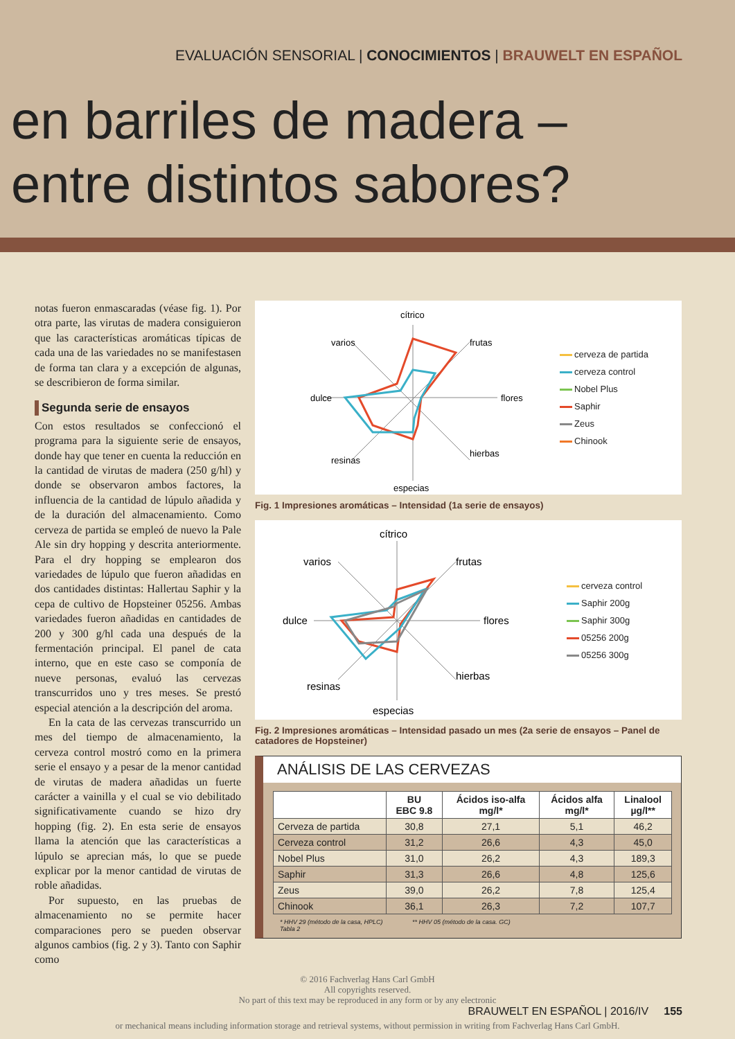EVALUACIÓN SENSORIAL | CONOCIMIENTOS | BRAUWELT EN ESPAÑOL
en barriles de madera –
entre distintos sabores?
notas fueron enmascaradas (véase fig. 1). Por otra parte, las virutas de madera consiguieron que las características aromáticas típicas de cada una de las variedades no se manifestasen de forma tan clara y a excepción de algunas, se describieron de forma similar.
Segunda serie de ensayos
Con estos resultados se confeccionó el programa para la siguiente serie de ensayos, donde hay que tener en cuenta la reducción en la cantidad de virutas de madera (250 g/hl) y donde se observaron ambos factores, la influencia de la cantidad de lúpulo añadida y de la duración del almacenamiento. Como cerveza de partida se empleó de nuevo la Pale Ale sin dry hopping y descrita anteriormente. Para el dry hopping se emplearon dos variedades de lúpulo que fueron añadidas en dos cantidades distintas: Hallertau Saphir y la cepa de cultivo de Hopsteiner 05256. Ambas variedades fueron añadidas en cantidades de 200 y 300 g/hl cada una después de la fermentación principal. El panel de cata interno, que en este caso se componía de nueve personas, evaluó las cervezas transcurridos uno y tres meses. Se prestó especial atención a la descripción del aroma.
En la cata de las cervezas transcurrido un mes del tiempo de almacenamiento, la cerveza control mostró como en la primera serie el ensayo y a pesar de la menor cantidad de virutas de madera añadidas un fuerte carácter a vainilla y el cual se vio debilitado significativamente cuando se hizo dry hopping (fig. 2). En esta serie de ensayos llama la atención que las características a lúpulo se aprecian más, lo que se puede explicar por la menor cantidad de virutas de roble añadidas.
Por supuesto, en las pruebas de almacenamiento no se permite hacer comparaciones pero se pueden observar algunos cambios (fig. 2 y 3). Tanto con Saphir como
cítrico
frutas
flores
hierbas
especias
resinas
dulce
varios
cerveza de partida
cerveza control
Nobel Plus
Saphir
Zeus
Chinook
Fig. 1 Impresiones aromáticas – Intensidad (1a serie de ensayos)
cítrico
frutas
flores
hierbas
especias
resinas
dulce
varios
cerveza control
Saphir 200g
Saphir 300g
05256 200g
05256 300g
Fig. 2 Impresiones aromáticas – Intensidad pasado un mes (2a serie de ensayos – Panel de catadores de Hopsteiner)
ANÁLISIS DE LAS CERVEZAS
| | BU EBC 9.8 | Ácidos iso-alfa mg/l* | Ácidos alfa mg/l* | Linalool µg/l** |
| --- | --- | --- | --- | --- |
| Cerveza de partida | 30,8 | 27,1 | 5,1 | 46,2 |
| Cerveza control | 31,2 | 26,6 | 4,3 | 45,0 |
| Nobel Plus | 31,0 | 26,2 | 4,3 | 189,3 |
| Saphir | 31,3 | 26,6 | 4,8 | 125,6 |
| Zeus | 39,0 | 26,2 | 7,8 | 125,4 |
| Chinook | 36,1 | 26,3 | 7,2 | 107,7 |
* HHV 29 (método de la casa, HPLC) ** HHV 05 (método de la casa. GC)
Tabla 2
© 2016 Fachverlag Hans Carl GmbH
All copyrights reserved.
No part of this text may be reproduced in any form or by any electronic
BRAUWELT EN ESPAÑOL | 2016/IV 155
or mechanical means including information storage and retrieval systems, without permission in writing from Fachverlag Hans Carl GmbH.